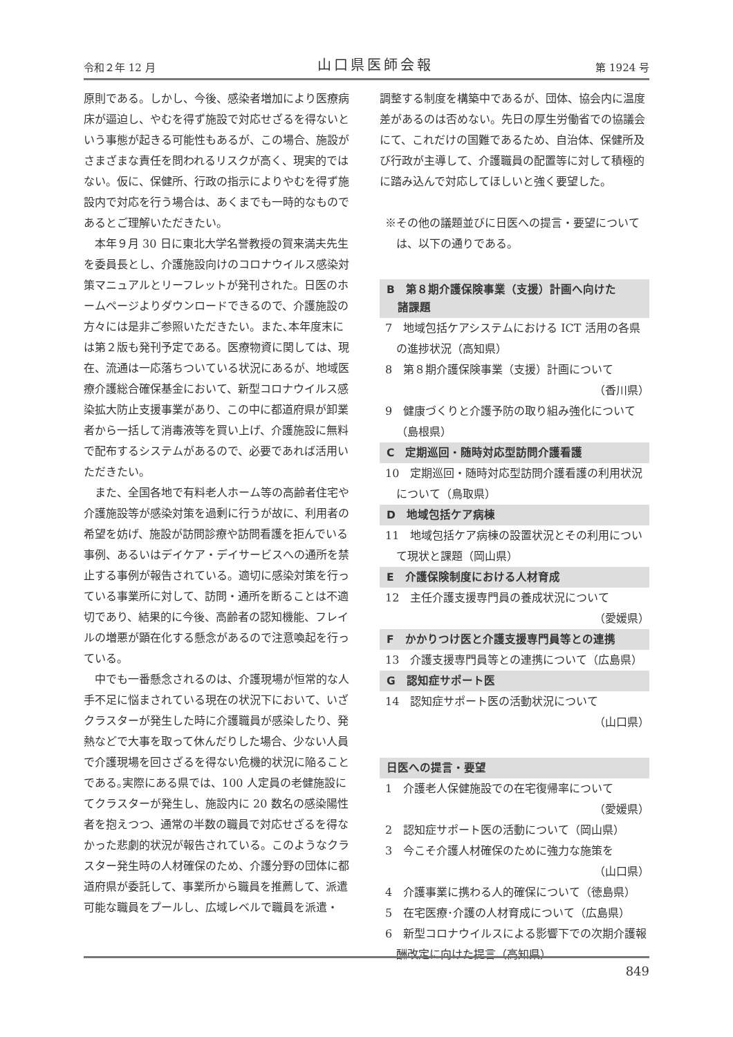令和２年 12 月 山口県医師会報 第 1924 号
原則である。しかし、今後、感染者増加により医療病床が逼迫し、やむを得ず施設で対応せざるを得ないという事態が起きる可能性もあるが、この場合、施設がさまざまな責任を問われるリスクが高く、現実的ではない。仮に、保健所、行政の指示によりやむを得ず施設内で対応を行う場合は、あくまでも一時的なものであるとご理解いただきたい。
本年９月 30 日に東北大学名誉教授の賀来満夫先生を委員長とし、介護施設向けのコロナウイルス感染対策マニュアルとリーフレットが発刊された。日医のホームページよりダウンロードできるので、介護施設の方々には是非ご参照いただきたい。また､本年度末には第２版も発刊予定である。医療物資に関しては、現在、流通は一応落ちついている状況にあるが、地域医療介護総合確保基金において、新型コロナウイルス感染拡大防止支援事業があり、この中に都道府県が卸業者から一括して消毒液等を買い上げ、介護施設に無料で配布するシステムがあるので、必要であれば活用いただきたい。
また、全国各地で有料老人ホーム等の高齢者住宅や介護施設等が感染対策を過剰に行うが故に、利用者の希望を妨げ、施設が訪問診療や訪問看護を拒んでいる事例、あるいはデイケア・デイサービスへの通所を禁止する事例が報告されている。適切に感染対策を行っている事業所に対して、訪問・通所を断ることは不適切であり、結果的に今後、高齢者の認知機能、フレイルの増悪が顕在化する懸念があるので注意喚起を行っている。
中でも一番懸念されるのは、介護現場が恒常的な人手不足に悩まされている現在の状況下において、いざクラスターが発生した時に介護職員が感染したり、発熱などで大事を取って休んだりした場合、少ない人員で介護現場を回さざるを得ない危機的状況に陥ることである｡実際にある県では、100 人定員の老健施設にてクラスターが発生し、施設内に 20 数名の感染陽性者を抱えつつ、通常の半数の職員で対応せざるを得なかった悲劇的状況が報告されている。このようなクラスター発生時の人材確保のため、介護分野の団体に都道府県が委託して、事業所から職員を推薦して、派遣可能な職員をプールし、広域レベルで職員を派遣・
調整する制度を構築中であるが、団体、協会内に温度差があるのは否めない。先日の厚生労働省での協議会にて、これだけの国難であるため、自治体、保健所及び行政が主導して、介護職員の配置等に対して積極的に踏み込んで対応してほしいと強く要望した。
※その他の議題並びに日医への提言・要望については、以下の通りである。
B　第８期介護保険事業（支援）計画へ向けた
　諸課題
7　地域包括ケアシステムにおける ICT 活用の各県の進捗状況（高知県）
8　第８期介護保険事業（支援）計画について
（香川県）
9　健康づくりと介護予防の取り組み強化について（島根県）
C　定期巡回・随時対応型訪問介護看護
10　定期巡回・随時対応型訪問介護看護の利用状況について（鳥取県）
D　地域包括ケア病棟
11　地域包括ケア病棟の設置状況とその利用について現状と課題（岡山県）
E　介護保険制度における人材育成
12　主任介護支援専門員の養成状況について
（愛媛県）
F　かかりつけ医と介護支援専門員等との連携
13　介護支援専門員等との連携について（広島県）
G　認知症サポート医
14　認知症サポート医の活動状況について
（山口県）
日医への提言・要望
1　介護老人保健施設での在宅復帰率について
（愛媛県）
2　認知症サポート医の活動について（岡山県）
3　今こそ介護人材確保のために強力な施策を
（山口県）
4　介護事業に携わる人的確保について（徳島県）
5　在宅医療･介護の人材育成について（広島県）
6　新型コロナウイルスによる影響下での次期介護報酬改定に向けた提言（高知県）
849